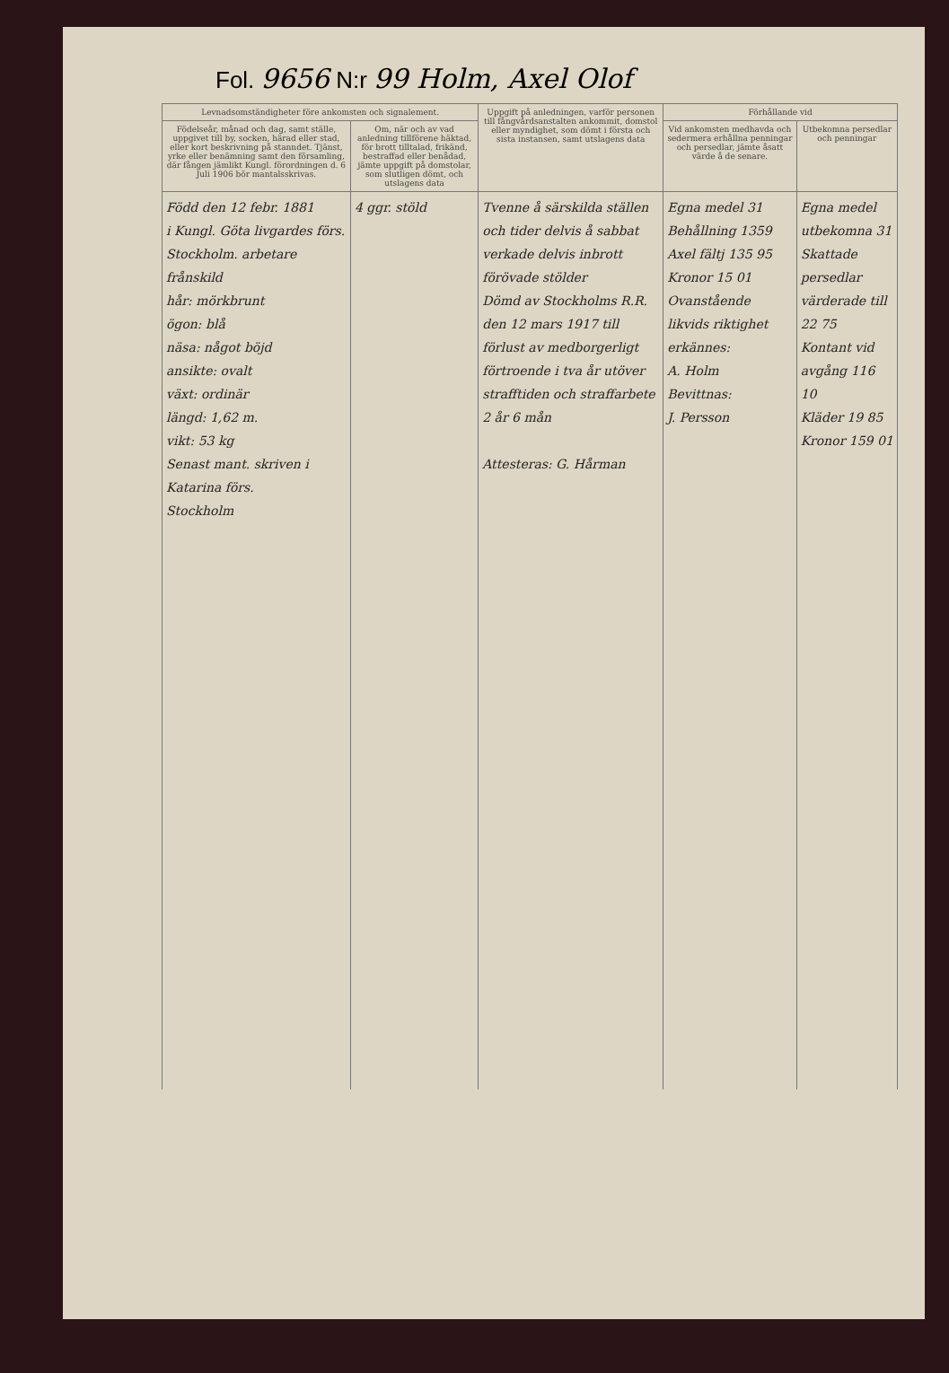Fol. 9656 N:r 99 Holm, Axel Olof
| Levnadsomständigheter före ankomsten och signalement. | | Uppgift på anledningen, varför personen till fångvårdsanstalten ankommit, domstol eller myndighet, som dömt i första och sista instansen, samt utslagens data | Förhållande vid | |
| --- | --- | --- | --- | --- |
| Födelseår, månad och dag, samt ställe, uppgivet till by, socken, härad eller stad, eller kort beskrivning på stanndet. Tjänst, yrke eller benämning samt den församling, där fången jämlikt Kungl. förordningen d. 6 Juli 1906 bör mantalsskrivas. | Om, när och av vad anledning tillförene häktad, för brott tilltalad, frikänd, bestraffad eller benådad, jämte uppgift på domstolar, som slutligen dömt, och utslagens data | | Vid ankomsten medhavda och sedermera erhållna penningar och persedlar, jämte åsatt värde å de senare. | Utbekomna persedlar och penningar |
| Född den 12 febr. 1881 i Kungl. Göta livgardes förs. Stockholm. arbetare frånskild hår: mörkbrunt ögon: blå näsa: något böjd ansikte: ovalt växt: ordinär längd: 1,62 m. vikt: 53 kg Senast mant. skriven i Katarina förs. Stockholm | 4 ggr. stöld | Tvenne å särskilda ställen och tider delvis å sabbat verkade delvis inbrott förövade stölder Dömd av Stockholms R.R. den 12 mars 1917 till förlust av medborgerligt förtroende i tva år utöver strafftiden och straffarbete 2 år 6 mån Attesteras: G. Hårman | Egna medel 31 Behållning 1359 Axel fältj 135 95 Kronor 15 01 Ovanstående likvids riktighet erkännes: A. Holm Bevittnas: J. Persson | Egna medel utbekomna 31 Skattade persedlar värderade till 22 75 Kontant vid avgång 116 10 Kläder 19 85 Kronor 159 01 |